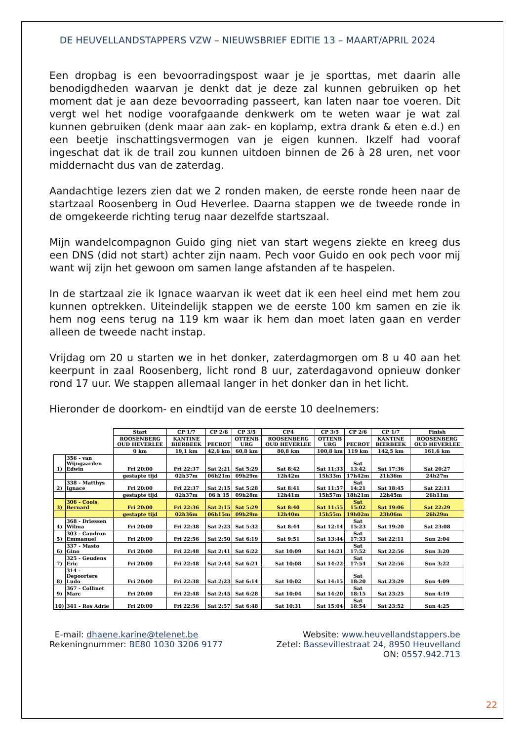DE HEUVELLANDSTAPPERS VZW – NIEUWSBRIEF EDITIE 13 – MAART/APRIL 2024
Een dropbag is een bevoorradingspost waar je je sporttas, met daarin alle benodigdheden waarvan je denkt dat je deze zal kunnen gebruiken op het moment dat je aan deze bevoorrading passeert, kan laten naar toe voeren. Dit vergt wel het nodige voorafgaande denkwerk om te weten waar je wat zal kunnen gebruiken (denk maar aan zak- en koplamp, extra drank & eten e.d.) en een beetje inschattingsvermogen van je eigen kunnen. Ikzelf had vooraf ingeschat dat ik de trail zou kunnen uitdoen binnen de 26 à 28 uren, net voor middernacht dus van de zaterdag.
Aandachtige lezers zien dat we 2 ronden maken, de eerste ronde heen naar de startzaal Roosenberg in Oud Heverlee. Daarna stappen we de tweede ronde in de omgekeerde richting terug naar dezelfde startszaal.
Mijn wandelcompagnon Guido ging niet van start wegens ziekte en kreeg dus een DNS (did not start) achter zijn naam. Pech voor Guido en ook pech voor mij want wij zijn het gewoon om samen lange afstanden af te haspelen.
In de startzaal zie ik Ignace waarvan ik weet dat ik een heel eind met hem zou kunnen optrekken. Uiteindelijk stappen we de eerste 100 km samen en zie ik hem nog eens terug na 119 km waar ik hem dan moet laten gaan en verder alleen de tweede nacht instap.
Vrijdag om 20 u starten we in het donker, zaterdagmorgen om 8 u 40 aan het keerpunt in zaal Roosenberg, licht rond 8 uur, zaterdagavond opnieuw donker rond 17 uur. We stappen allemaal langer in het donker dan in het licht.
Hieronder de doorkom- en eindtijd van de eerste 10 deelnemers:
| | | Start | CP 1/7 | CP 2/6 | CP 3/5 | CP4 | CP 3/5 | CP 2/6 | CP 1/7 | Finish |
| | | ROOSENBERG OUD HEVERLEE | KANTINE BIERBEEK | PECROT | OTTENB URG | ROOSENBERG OUD HEVERLEE | OTTENB URG | PECROT | KANTINE BIERBEEK | ROOSENBERG OUD HEVERLEE |
| | | 0 km | 19,1 km | 42,6 km | 60,8 km | 80,8 km | 100,8 km | 119 km | 142,5 km | 161,6 km |
| 1) | 356 - van Wijngaarden Edwin | Fri 20:00 | Fri 22:37 | Sat 2:21 | Sat 5:29 | Sat 8:42 | Sat 11:33 | Sat 13:42 | Sat 17:36 | Sat 20:27 |
| | | gestapte tijd | 02h37m | 06h21m | 09h29m | 12h42m | 15h33m | 17h42m | 21h36m | 24h27m |
| 2) | 338 - Matthys Ignace | Fri 20:00 | Fri 22:37 | Sat 2:15 | Sat 5:28 | Sat 8:41 | Sat 11:57 | Sat 14:21 | Sat 18:45 | Sat 22:11 |
| | | gestapte tijd | 02h37m | 06 h 15 | 09h28m | 12h41m | 15h57m | 18h21m | 22h45m | 26h11m |
| 3) | 306 - Cools Bernard | Fri 20:00 | Fri 22:36 | Sat 2:15 | Sat 5:29 | Sat 8:40 | Sat 11:55 | Sat 15:02 | Sat 19:06 | Sat 22:29 |
| | | gestapte tijd | 02h36m | 06h15m | 09h29m | 12h40m | 15h55m | 19h02m | 23h06m | 26h29m |
| 4) | 368 - Driessen Wilma | Fri 20:00 | Fri 22:38 | Sat 2:23 | Sat 5:32 | Sat 8:44 | Sat 12:14 | Sat 15:23 | Sat 19:20 | Sat 23:08 |
| 5) | 303 - Caudron Emmanuel | Fri 20:00 | Fri 22:56 | Sat 2:50 | Sat 6:19 | Sat 9:51 | Sat 13:44 | Sat 17:33 | Sat 22:11 | Sun 2:04 |
| 6) | 337 - Masto Gino | Fri 20:00 | Fri 22:48 | Sat 2:41 | Sat 6:22 | Sat 10:09 | Sat 14:21 | Sat 17:52 | Sat 22:56 | Sun 3:20 |
| 7) | 325 - Geudens Eric | Fri 20:00 | Fri 22:48 | Sat 2:44 | Sat 6:21 | Sat 10:08 | Sat 14:22 | Sat 17:54 | Sat 22:56 | Sun 3:22 |
| 8) | 314 - Depoortere Ludo | Fri 20:00 | Fri 22:38 | Sat 2:23 | Sat 6:14 | Sat 10:02 | Sat 14:15 | Sat 18:20 | Sat 23:29 | Sun 4:09 |
| 9) | 367 - Collinet Marc | Fri 20:00 | Fri 22:48 | Sat 2:45 | Sat 6:28 | Sat 10:04 | Sat 14:20 | Sat 18:15 | Sat 23:25 | Sun 4:19 |
| 10) | 341 - Ros Adrie | Fri 20:00 | Fri 22:56 | Sat 2:57 | Sat 6:48 | Sat 10:31 | Sat 15:04 | Sat 18:54 | Sat 23:52 | Sun 4:25 |
E-mail: dhaene.karine@telenet.be Website: www.heuvellandstappers.be
Rekeningnummer: BE80 1030 3206 9177 Zetel: Bassevillestraat 24, 8950 Heuvelland
ON: 0557.942.713
22